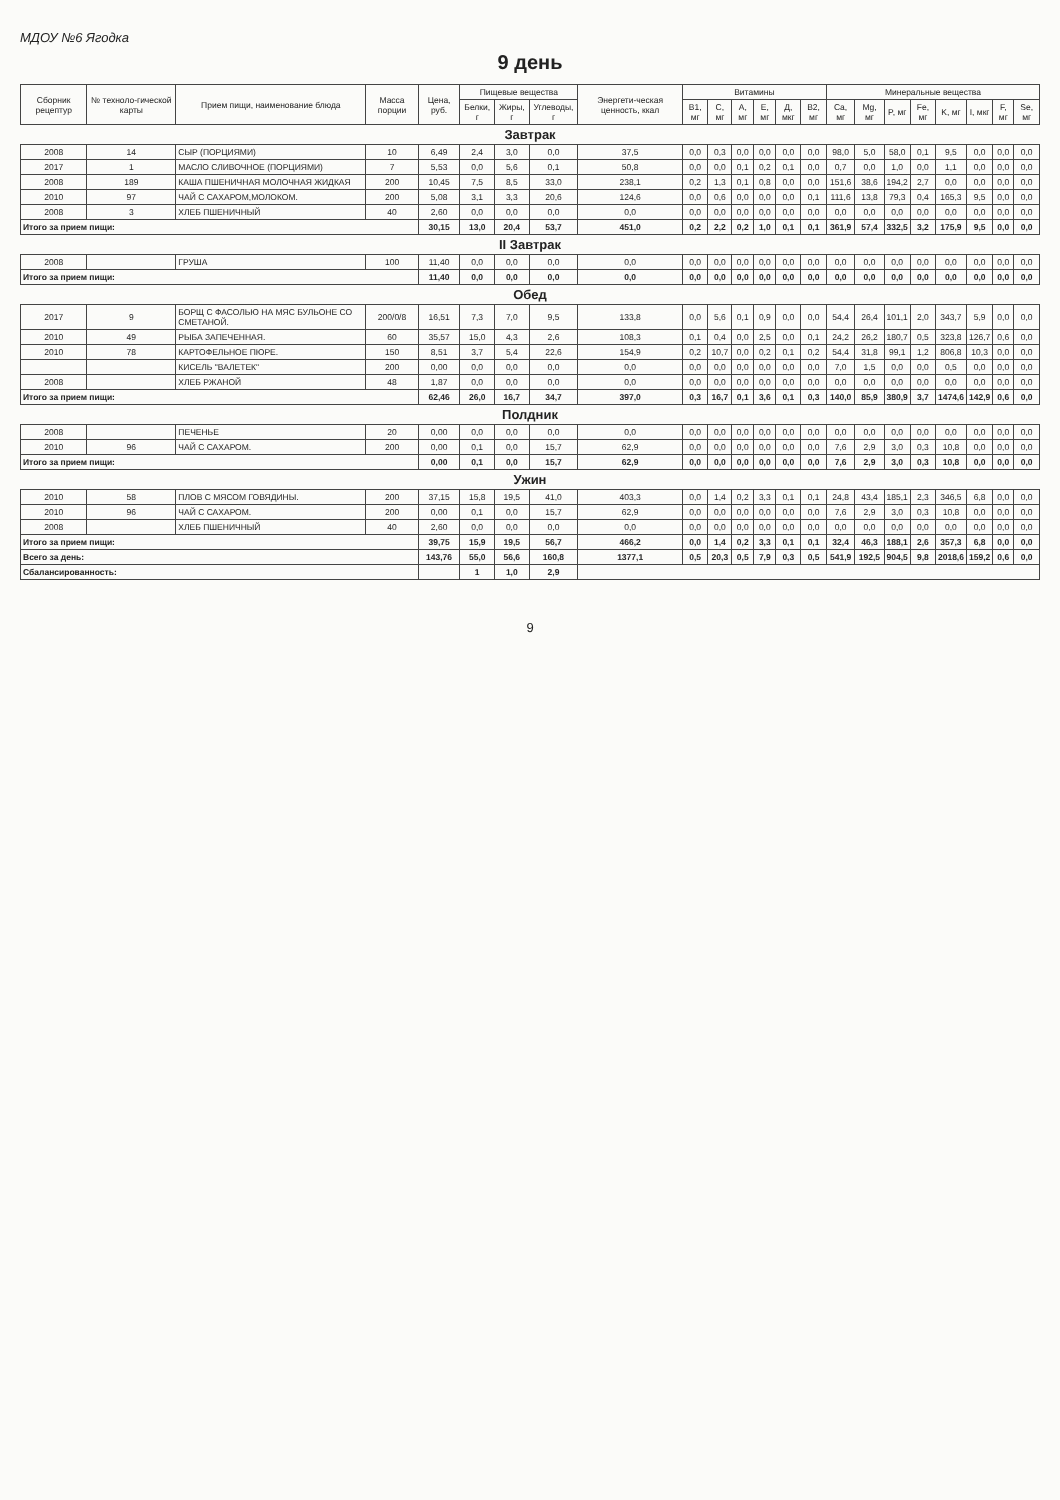МДОУ №6 Ягодка
9 день
| Сборник рецептур | № техноло-гической карты | Прием пищи, наименование блюда | Масса порции | Цена, руб. | Пищевые вещества | | | Энергети-ческая ценность, ккал | Витамины | | | | | | Минеральные вещества | | | | | | | |
| --- | --- | --- | --- | --- | --- | --- | --- | --- | --- | --- | --- | --- | --- | --- | --- | --- | --- | --- | --- | --- | --- | --- |
| | | | | | Белки, г | Жиры, г | Углеводы, г | | B1, мг | C, мг | A, мг | E, мг | Д, мкг | B2, мг | Ca, мг | Mg, мг | P, мг | Fe, мг | K, мг | I, мкг | F, мг | Se, мг |
| Завтрак | | | | | | | | | | | | | | | | | | | | | | |
| 2008 | 14 | СЫР (ПОРЦИЯМИ) | 10 | 6,49 | 2,4 | 3,0 | 0,0 | 37,5 | 0,0 | 0,3 | 0,0 | 0,0 | 0,0 | 0,0 | 98,0 | 5,0 | 58,0 | 0,1 | 9,5 | 0,0 | 0,0 | 0,0 |
| 2017 | 1 | МАСЛО СЛИВОЧНОЕ (ПОРЦИЯМИ) | 7 | 5,53 | 0,0 | 5,6 | 0,1 | 50,8 | 0,0 | 0,0 | 0,1 | 0,2 | 0,1 | 0,0 | 0,7 | 0,0 | 1,0 | 0,0 | 1,1 | 0,0 | 0,0 | 0,0 |
| 2008 | 189 | КАША ПШЕНИЧНАЯ МОЛОЧНАЯ ЖИДКАЯ | 200 | 10,45 | 7,5 | 8,5 | 33,0 | 238,1 | 0,2 | 1,3 | 0,1 | 0,8 | 0,0 | 0,0 | 151,6 | 38,6 | 194,2 | 2,7 | 0,0 | 0,0 | 0,0 | 0,0 |
| 2010 | 97 | ЧАЙ С САХАРОМ,МОЛОКОМ. | 200 | 5,08 | 3,1 | 3,3 | 20,6 | 124,6 | 0,0 | 0,6 | 0,0 | 0,0 | 0,0 | 0,1 | 111,6 | 13,8 | 79,3 | 0,4 | 165,3 | 9,5 | 0,0 | 0,0 |
| 2008 | 3 | ХЛЕБ ПШЕНИЧНЫЙ | 40 | 2,60 | 0,0 | 0,0 | 0,0 | 0,0 | 0,0 | 0,0 | 0,0 | 0,0 | 0,0 | 0,0 | 0,0 | 0,0 | 0,0 | 0,0 | 0,0 | 0,0 | 0,0 | 0,0 |
| Итого за прием пищи: | | | | 30,15 | 13,0 | 20,4 | 53,7 | 451,0 | 0,2 | 2,2 | 0,2 | 1,0 | 0,1 | 0,1 | 361,9 | 57,4 | 332,5 | 3,2 | 175,9 | 9,5 | 0,0 | 0,0 |
| II Завтрак | | | | | | | | | | | | | | | | | | | | | | |
| 2008 | | ГРУША | 100 | 11,40 | 0,0 | 0,0 | 0,0 | 0,0 | 0,0 | 0,0 | 0,0 | 0,0 | 0,0 | 0,0 | 0,0 | 0,0 | 0,0 | 0,0 | 0,0 | 0,0 | 0,0 | 0,0 |
| Итого за прием пищи: | | | | 11,40 | 0,0 | 0,0 | 0,0 | 0,0 | 0,0 | 0,0 | 0,0 | 0,0 | 0,0 | 0,0 | 0,0 | 0,0 | 0,0 | 0,0 | 0,0 | 0,0 | 0,0 | 0,0 |
| Обед | | | | | | | | | | | | | | | | | | | | | | |
| 2017 | 9 | БОРЩ С ФАСОЛЬЮ НА МЯС БУЛЬОНЕ СО СМЕТАНОЙ. | 200/0/8 | 16,51 | 7,3 | 7,0 | 9,5 | 133,8 | 0,0 | 5,6 | 0,1 | 0,9 | 0,0 | 0,0 | 54,4 | 26,4 | 101,1 | 2,0 | 343,7 | 5,9 | 0,0 | 0,0 |
| 2010 | 49 | РЫБА ЗАПЕЧЕННАЯ. | 60 | 35,57 | 15,0 | 4,3 | 2,6 | 108,3 | 0,1 | 0,4 | 0,0 | 2,5 | 0,0 | 0,1 | 24,2 | 26,2 | 180,7 | 0,5 | 323,8 | 126,7 | 0,6 | 0,0 |
| 2010 | 78 | КАРТОФЕЛЬНОЕ ПЮРЕ. | 150 | 8,51 | 3,7 | 5,4 | 22,6 | 154,9 | 0,2 | 10,7 | 0,0 | 0,2 | 0,1 | 0,2 | 54,4 | 31,8 | 99,1 | 1,2 | 806,8 | 10,3 | 0,0 | 0,0 |
| | | КИСЕЛЬ "ВАЛЕТЕК" | 200 | 0,00 | 0,0 | 0,0 | 0,0 | 0,0 | 0,0 | 0,0 | 0,0 | 0,0 | 0,0 | 0,0 | 7,0 | 1,5 | 0,0 | 0,0 | 0,5 | 0,0 | 0,0 | 0,0 |
| 2008 | | ХЛЕБ РЖАНОЙ | 48 | 1,87 | 0,0 | 0,0 | 0,0 | 0,0 | 0,0 | 0,0 | 0,0 | 0,0 | 0,0 | 0,0 | 0,0 | 0,0 | 0,0 | 0,0 | 0,0 | 0,0 | 0,0 | 0,0 |
| Итого за прием пищи: | | | | 62,46 | 26,0 | 16,7 | 34,7 | 397,0 | 0,3 | 16,7 | 0,1 | 3,6 | 0,1 | 0,3 | 140,0 | 85,9 | 380,9 | 3,7 | 1474,6 | 142,9 | 0,6 | 0,0 |
| Полдник | | | | | | | | | | | | | | | | | | | | | | |
| 2008 | | ПЕЧЕНЬЕ | 20 | 0,00 | 0,0 | 0,0 | 0,0 | 0,0 | 0,0 | 0,0 | 0,0 | 0,0 | 0,0 | 0,0 | 0,0 | 0,0 | 0,0 | 0,0 | 0,0 | 0,0 | 0,0 | 0,0 |
| 2010 | 96 | ЧАЙ С САХАРОМ. | 200 | 0,00 | 0,1 | 0,0 | 15,7 | 62,9 | 0,0 | 0,0 | 0,0 | 0,0 | 0,0 | 0,0 | 7,6 | 2,9 | 3,0 | 0,3 | 10,8 | 0,0 | 0,0 | 0,0 |
| Итого за прием пищи: | | | | 0,00 | 0,1 | 0,0 | 15,7 | 62,9 | 0,0 | 0,0 | 0,0 | 0,0 | 0,0 | 0,0 | 7,6 | 2,9 | 3,0 | 0,3 | 10,8 | 0,0 | 0,0 | 0,0 |
| Ужин | | | | | | | | | | | | | | | | | | | | | | |
| 2010 | 58 | ПЛОВ С МЯСОМ ГОВЯДИНЫ. | 200 | 37,15 | 15,8 | 19,5 | 41,0 | 403,3 | 0,0 | 1,4 | 0,2 | 3,3 | 0,1 | 0,1 | 24,8 | 43,4 | 185,1 | 2,3 | 346,5 | 6,8 | 0,0 | 0,0 |
| 2010 | 96 | ЧАЙ С САХАРОМ. | 200 | 0,00 | 0,1 | 0,0 | 15,7 | 62,9 | 0,0 | 0,0 | 0,0 | 0,0 | 0,0 | 0,0 | 7,6 | 2,9 | 3,0 | 0,3 | 10,8 | 0,0 | 0,0 | 0,0 |
| 2008 | | ХЛЕБ ПШЕНИЧНЫЙ | 40 | 2,60 | 0,0 | 0,0 | 0,0 | 0,0 | 0,0 | 0,0 | 0,0 | 0,0 | 0,0 | 0,0 | 0,0 | 0,0 | 0,0 | 0,0 | 0,0 | 0,0 | 0,0 | 0,0 |
| Итого за прием пищи: | | | | 39,75 | 15,9 | 19,5 | 56,7 | 466,2 | 0,0 | 1,4 | 0,2 | 3,3 | 0,1 | 0,1 | 32,4 | 46,3 | 188,1 | 2,6 | 357,3 | 6,8 | 0,0 | 0,0 |
| Всего за день: | | | | 143,76 | 55,0 | 56,6 | 160,8 | 1377,1 | 0,5 | 20,3 | 0,5 | 7,9 | 0,3 | 0,5 | 541,9 | 192,5 | 904,5 | 9,8 | 2018,6 | 159,2 | 0,6 | 0,0 |
| Сбалансированность: | | | | | 1 | 1,0 | 2,9 | | | | | | | | | | | | | | | |
9